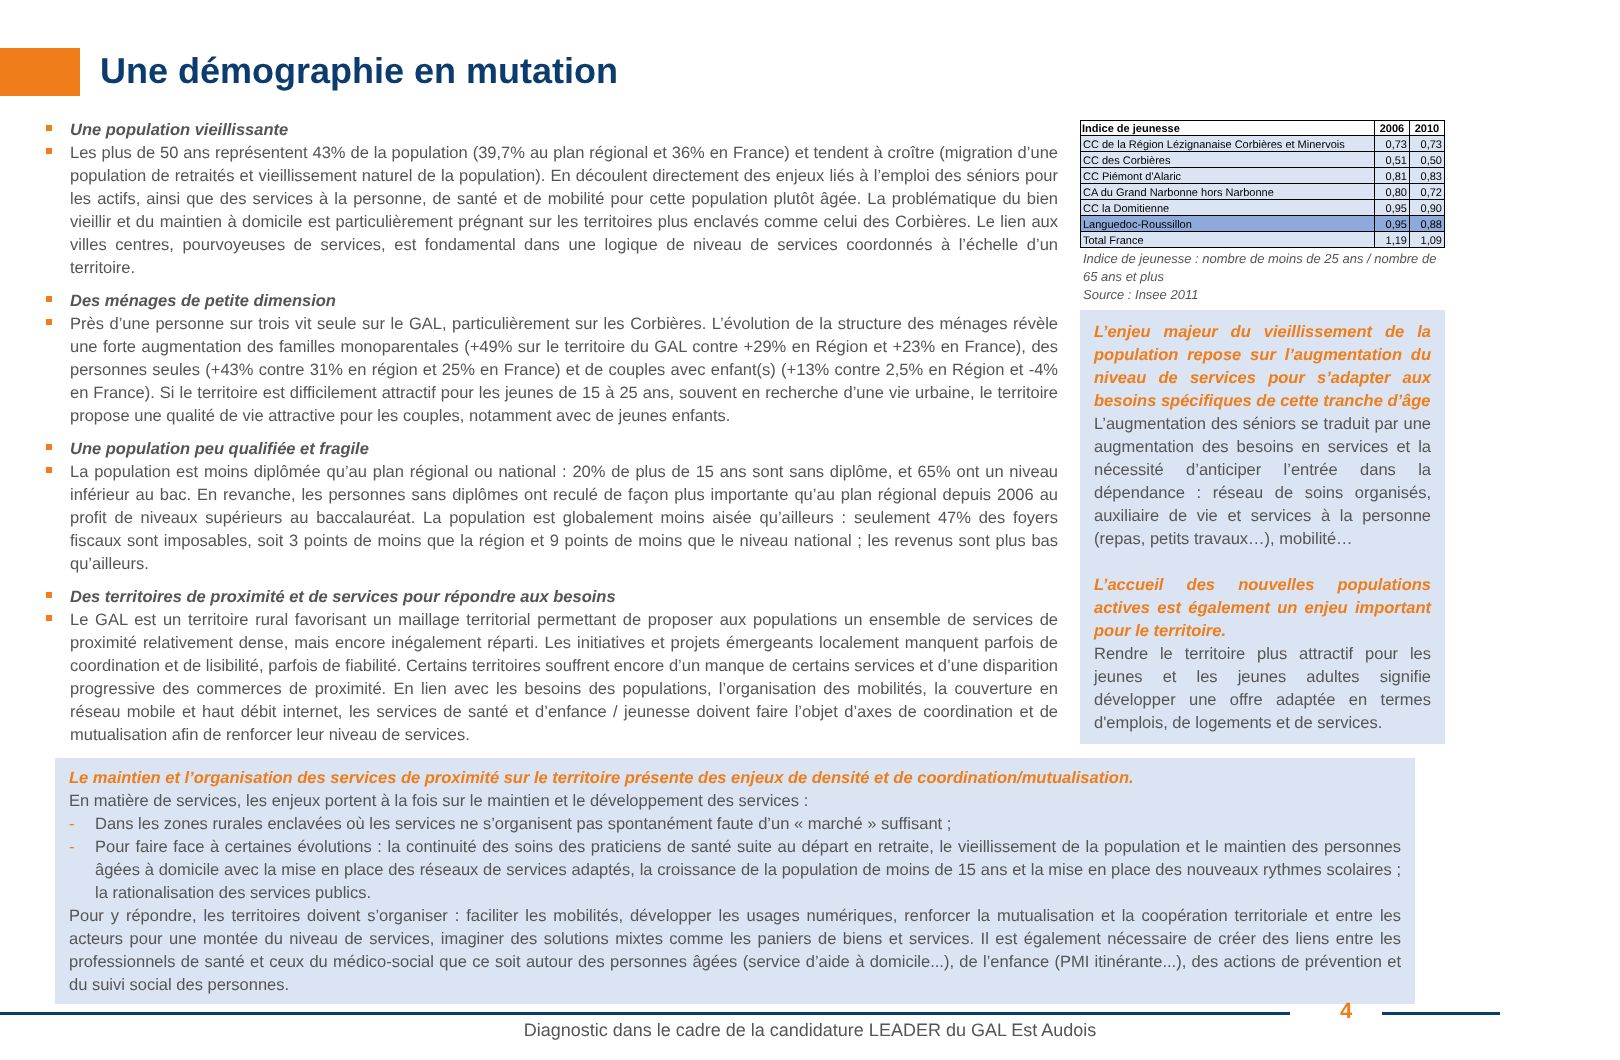Une démographie en mutation
Une population vieillissante
Les plus de 50 ans représentent 43% de la population (39,7% au plan régional et 36% en France) et tendent à croître (migration d’une population de retraités et vieillissement naturel de la population). En découlent directement des enjeux liés à l’emploi des séniors pour les actifs, ainsi que des services à la personne, de santé et de mobilité pour cette population plutôt âgée. La problématique du bien vieillir et du maintien à domicile est particulièrement prégnant sur les territoires plus enclavés comme celui des Corbières. Le lien aux villes centres, pourvoyeuses de services, est fondamental dans une logique de niveau de services coordonnés à l’échelle d’un territoire.
Des ménages de petite dimension
Près d’une personne sur trois vit seule sur le GAL, particulièrement sur les Corbières. L’évolution de la structure des ménages révèle une forte augmentation des familles monoparentales (+49% sur le territoire du GAL contre +29% en Région et +23% en France), des personnes seules (+43% contre 31% en région et 25% en France) et de couples avec enfant(s) (+13% contre 2,5% en Région et -4% en France). Si le territoire est difficilement attractif pour les jeunes de 15 à 25 ans, souvent en recherche d’une vie urbaine, le territoire propose une qualité de vie attractive pour les couples, notamment avec de jeunes enfants.
Une population peu qualifiée et fragile
La population est moins diplômée qu’au plan régional ou national : 20% de plus de 15 ans sont sans diplôme, et 65% ont un niveau inférieur au bac. En revanche, les personnes sans diplômes ont reculé de façon plus importante qu’au plan régional depuis 2006 au profit de niveaux supérieurs au baccalauréat. La population est globalement moins aisée qu’ailleurs : seulement 47% des foyers fiscaux sont imposables, soit 3 points de moins que la région et 9 points de moins que le niveau national ; les revenus sont plus bas qu’ailleurs.
Des territoires de proximité et de services pour répondre aux besoins
Le GAL est un territoire rural favorisant un maillage territorial permettant de proposer aux populations un ensemble de services de proximité relativement dense, mais encore inégalement réparti. Les initiatives et projets émergeants localement manquent parfois de coordination et de lisibilité, parfois de fiabilité. Certains territoires souffrent encore d’un manque de certains services et d’une disparition progressive des commerces de proximité. En lien avec les besoins des populations, l’organisation des mobilités, la couverture en réseau mobile et haut débit internet, les services de santé et d’enfance / jeunesse doivent faire l’objet d’axes de coordination et de mutualisation afin de renforcer leur niveau de services.
| Indice de jeunesse | 2006 | 2010 |
| --- | --- | --- |
| CC de la Région Lézignanaise Corbières et Minervois | 0,73 | 0,73 |
| CC des Corbières | 0,51 | 0,50 |
| CC Piémont d'Alaric | 0,81 | 0,83 |
| CA du Grand Narbonne hors Narbonne | 0,80 | 0,72 |
| CC la Domitienne | 0,95 | 0,90 |
| Languedoc-Roussillon | 0,95 | 0,88 |
| Total France | 1,19 | 1,09 |
Indice de jeunesse : nombre de moins de 25 ans / nombre de 65 ans et plus
Source : Insee 2011
L’enjeu majeur du vieillissement de la population repose sur l’augmentation du niveau de services pour s’adapter aux besoins spécifiques de cette tranche d’âge
L’augmentation des séniors se traduit par une augmentation des besoins en services et la nécessité d’anticiper l’entrée dans la dépendance : réseau de soins organisés, auxiliaire de vie et services à la personne (repas, petits travaux…), mobilité…
L’accueil des nouvelles populations actives est également un enjeu important pour le territoire.
Rendre le territoire plus attractif pour les jeunes et les jeunes adultes signifie développer une offre adaptée en termes d'emplois, de logements et de services.
Le maintien et l’organisation des services de proximité sur le territoire présente des enjeux de densité et de coordination/mutualisation.
En matière de services, les enjeux portent à la fois sur le maintien et le développement des services :
- Dans les zones rurales enclavées où les services ne s’organisent pas spontanément faute d’un « marché » suffisant ;
- Pour faire face à certaines évolutions : la continuité des soins des praticiens de santé suite au départ en retraite, le vieillissement de la population et le maintien des personnes âgées à domicile avec la mise en place des réseaux de services adaptés, la croissance de la population de moins de 15 ans et la mise en place des nouveaux rythmes scolaires ; la rationalisation des services publics.
Pour y répondre, les territoires doivent s’organiser : faciliter les mobilités, développer les usages numériques, renforcer la mutualisation et la coopération territoriale et entre les acteurs pour une montée du niveau de services, imaginer des solutions mixtes comme les paniers de biens et services. Il est également nécessaire de créer des liens entre les professionnels de santé et ceux du médico-social que ce soit autour des personnes âgées (service d’aide à domicile...), de l’enfance (PMI itinérante...), des actions de prévention et du suivi social des personnes.
4
Diagnostic dans le cadre de la candidature LEADER du GAL Est Audois